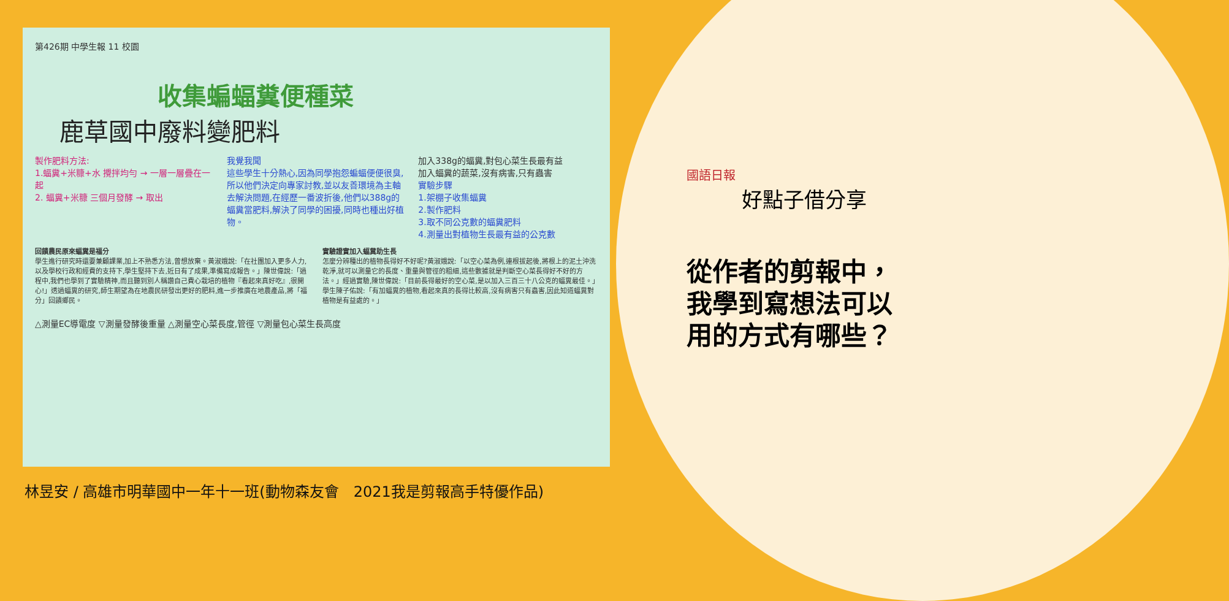第426期 中學生報 11 校園
收集蝙蝠糞便種菜
鹿草國中廢料變肥料
製作肥料方法:
1.蝠糞+米糠+水 攪拌均勻 → 一層一層疊在一起
2. 蝠糞+米糠 三個月發酵 → 取出
我覺我聞
這些學生十分熱心,因為同學抱怨蝙蝠便便很臭,所以他們決定向專家討教,並以友善環境為主軸去解決問題,在經歷一番波折後,他們以388g的蝠糞當肥料,解決了同學的困擾,同時也種出好植物。
加入338g的蝠糞,對包心菜生長最有益
加入蝠糞的蔬菜,沒有病害,只有蟲害
實驗步驟
1.架棚子收集蝠糞
2.製作肥料
3.取不同公克數的蝠糞肥料
4.測量出對植物生長最有益的公克數
回饋農民原來蝠糞是福分
學生進行研究時還要兼顧課業,加上不熟悉方法,曾想放棄。黃淑娥說:「在社團加入更多人力,以及學校行政和經費的支持下,學生堅持下去,近日有了成果,準備寫成報告。」陳世偉說:「過程中,我們也學到了實驗精神,而且聽到別人稱讚自己費心栽培的植物『看起來真好吃』,很開心!」透過蝠糞的研究,師生期望為在地農民研發出更好的肥料,進一步推廣在地農產品,將「福分」回饋鄉民。
實驗證實加入蝠糞助生長
怎麼分辨種出的植物長得好不好呢?黃淑娥說:「以空心菜為例,連根拔起後,將根上的泥土沖洗乾淨,就可以測量它的長度、重量與管徑的粗細,這些數據就是判斷空心菜長得好不好的方法。」經過實驗,陳世偉說:「目前長得最好的空心菜,是以加入三百三十八公克的蝠糞最佳。」學生陳子佑說:「有加蝠糞的植物,看起來真的長得比較高,沒有病害只有蟲害,因此知道蝠糞對植物是有益處的。」
△測量EC導電度 ▽測量發酵後重量 △測量空心菜長度,管徑 ▽測量包心菜生長高度
林昱安 / 高雄市明華國中一年十一班(動物森友會　2021我是剪報高手特優作品)
國語日報
好點子借分享
從作者的剪報中，我學到寫想法可以用的方式有哪些？